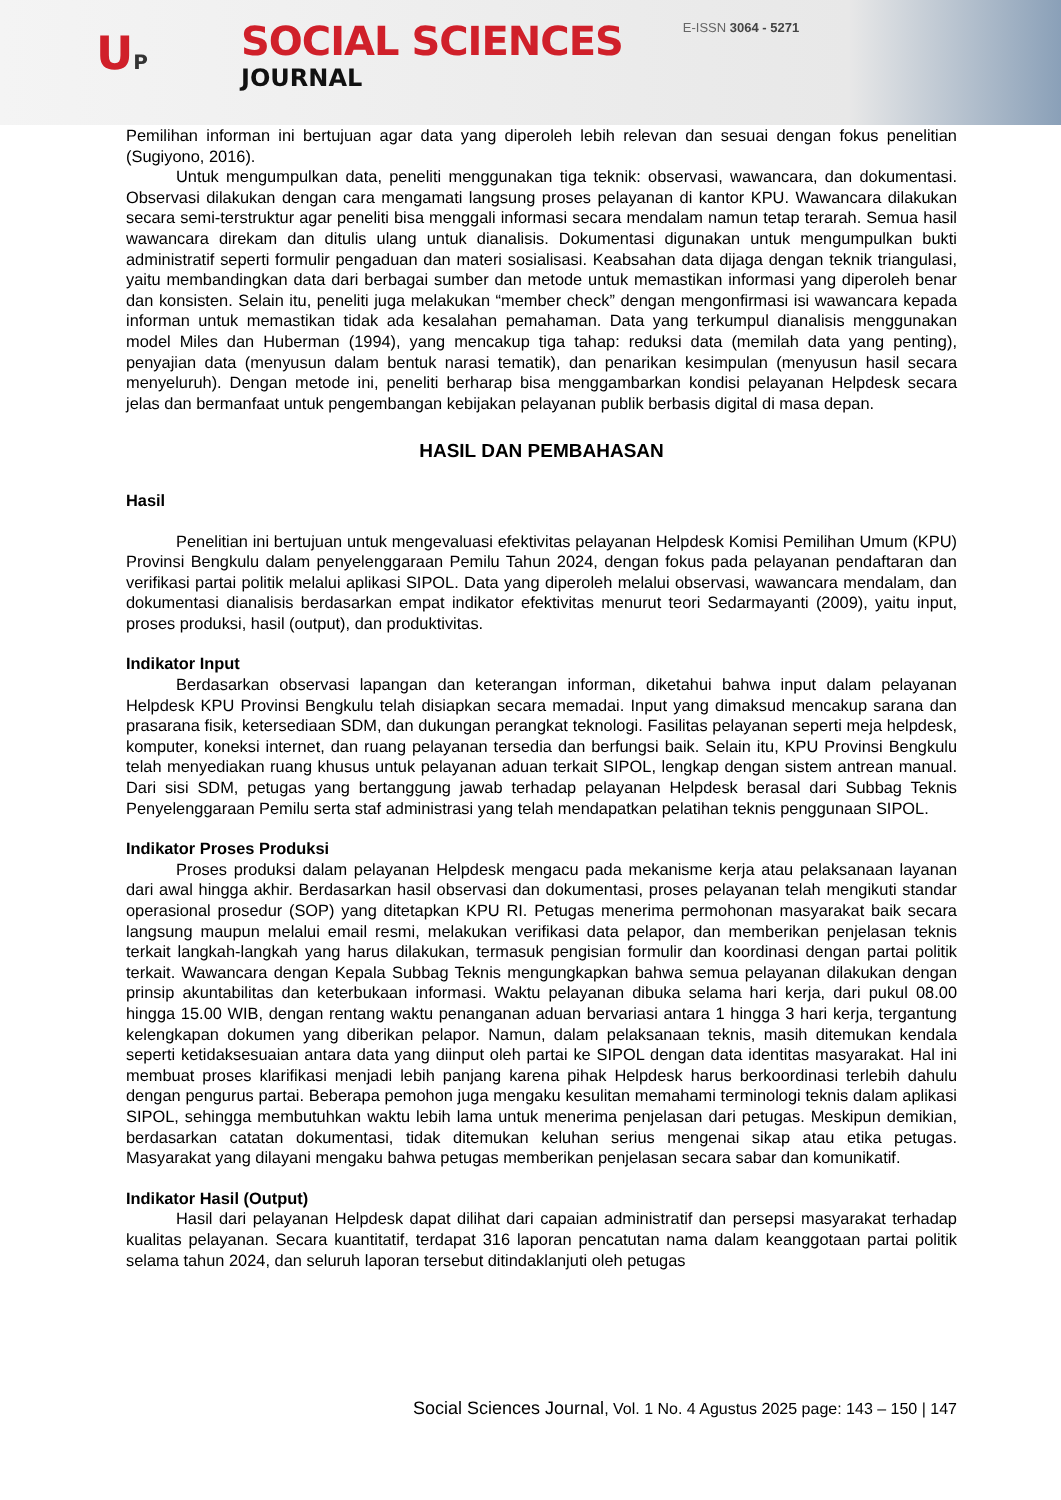UP
SOCIAL SCIENCES
JOURNAL
E-ISSN 3064 - 5271
Pemilihan informan ini bertujuan agar data yang diperoleh lebih relevan dan sesuai dengan fokus penelitian (Sugiyono, 2016).
Untuk mengumpulkan data, peneliti menggunakan tiga teknik: observasi, wawancara, dan dokumentasi. Observasi dilakukan dengan cara mengamati langsung proses pelayanan di kantor KPU. Wawancara dilakukan secara semi-terstruktur agar peneliti bisa menggali informasi secara mendalam namun tetap terarah. Semua hasil wawancara direkam dan ditulis ulang untuk dianalisis. Dokumentasi digunakan untuk mengumpulkan bukti administratif seperti formulir pengaduan dan materi sosialisasi. Keabsahan data dijaga dengan teknik triangulasi, yaitu membandingkan data dari berbagai sumber dan metode untuk memastikan informasi yang diperoleh benar dan konsisten. Selain itu, peneliti juga melakukan “member check” dengan mengonfirmasi isi wawancara kepada informan untuk memastikan tidak ada kesalahan pemahaman. Data yang terkumpul dianalisis menggunakan model Miles dan Huberman (1994), yang mencakup tiga tahap: reduksi data (memilah data yang penting), penyajian data (menyusun dalam bentuk narasi tematik), dan penarikan kesimpulan (menyusun hasil secara menyeluruh). Dengan metode ini, peneliti berharap bisa menggambarkan kondisi pelayanan Helpdesk secara jelas dan bermanfaat untuk pengembangan kebijakan pelayanan publik berbasis digital di masa depan.
HASIL DAN PEMBAHASAN
Hasil
Penelitian ini bertujuan untuk mengevaluasi efektivitas pelayanan Helpdesk Komisi Pemilihan Umum (KPU) Provinsi Bengkulu dalam penyelenggaraan Pemilu Tahun 2024, dengan fokus pada pelayanan pendaftaran dan verifikasi partai politik melalui aplikasi SIPOL. Data yang diperoleh melalui observasi, wawancara mendalam, dan dokumentasi dianalisis berdasarkan empat indikator efektivitas menurut teori Sedarmayanti (2009), yaitu input, proses produksi, hasil (output), dan produktivitas.
Indikator Input
Berdasarkan observasi lapangan dan keterangan informan, diketahui bahwa input dalam pelayanan Helpdesk KPU Provinsi Bengkulu telah disiapkan secara memadai. Input yang dimaksud mencakup sarana dan prasarana fisik, ketersediaan SDM, dan dukungan perangkat teknologi. Fasilitas pelayanan seperti meja helpdesk, komputer, koneksi internet, dan ruang pelayanan tersedia dan berfungsi baik. Selain itu, KPU Provinsi Bengkulu telah menyediakan ruang khusus untuk pelayanan aduan terkait SIPOL, lengkap dengan sistem antrean manual. Dari sisi SDM, petugas yang bertanggung jawab terhadap pelayanan Helpdesk berasal dari Subbag Teknis Penyelenggaraan Pemilu serta staf administrasi yang telah mendapatkan pelatihan teknis penggunaan SIPOL.
Indikator Proses Produksi
Proses produksi dalam pelayanan Helpdesk mengacu pada mekanisme kerja atau pelaksanaan layanan dari awal hingga akhir. Berdasarkan hasil observasi dan dokumentasi, proses pelayanan telah mengikuti standar operasional prosedur (SOP) yang ditetapkan KPU RI. Petugas menerima permohonan masyarakat baik secara langsung maupun melalui email resmi, melakukan verifikasi data pelapor, dan memberikan penjelasan teknis terkait langkah-langkah yang harus dilakukan, termasuk pengisian formulir dan koordinasi dengan partai politik terkait. Wawancara dengan Kepala Subbag Teknis mengungkapkan bahwa semua pelayanan dilakukan dengan prinsip akuntabilitas dan keterbukaan informasi. Waktu pelayanan dibuka selama hari kerja, dari pukul 08.00 hingga 15.00 WIB, dengan rentang waktu penanganan aduan bervariasi antara 1 hingga 3 hari kerja, tergantung kelengkapan dokumen yang diberikan pelapor. Namun, dalam pelaksanaan teknis, masih ditemukan kendala seperti ketidaksesuaian antara data yang diinput oleh partai ke SIPOL dengan data identitas masyarakat. Hal ini membuat proses klarifikasi menjadi lebih panjang karena pihak Helpdesk harus berkoordinasi terlebih dahulu dengan pengurus partai. Beberapa pemohon juga mengaku kesulitan memahami terminologi teknis dalam aplikasi SIPOL, sehingga membutuhkan waktu lebih lama untuk menerima penjelasan dari petugas. Meskipun demikian, berdasarkan catatan dokumentasi, tidak ditemukan keluhan serius mengenai sikap atau etika petugas. Masyarakat yang dilayani mengaku bahwa petugas memberikan penjelasan secara sabar dan komunikatif.
Indikator Hasil (Output)
Hasil dari pelayanan Helpdesk dapat dilihat dari capaian administratif dan persepsi masyarakat terhadap kualitas pelayanan. Secara kuantitatif, terdapat 316 laporan pencatutan nama dalam keanggotaan partai politik selama tahun 2024, dan seluruh laporan tersebut ditindaklanjuti oleh petugas
Social Sciences Journal, Vol. 1 No. 4 Agustus 2025 page: 143 – 150 | 147